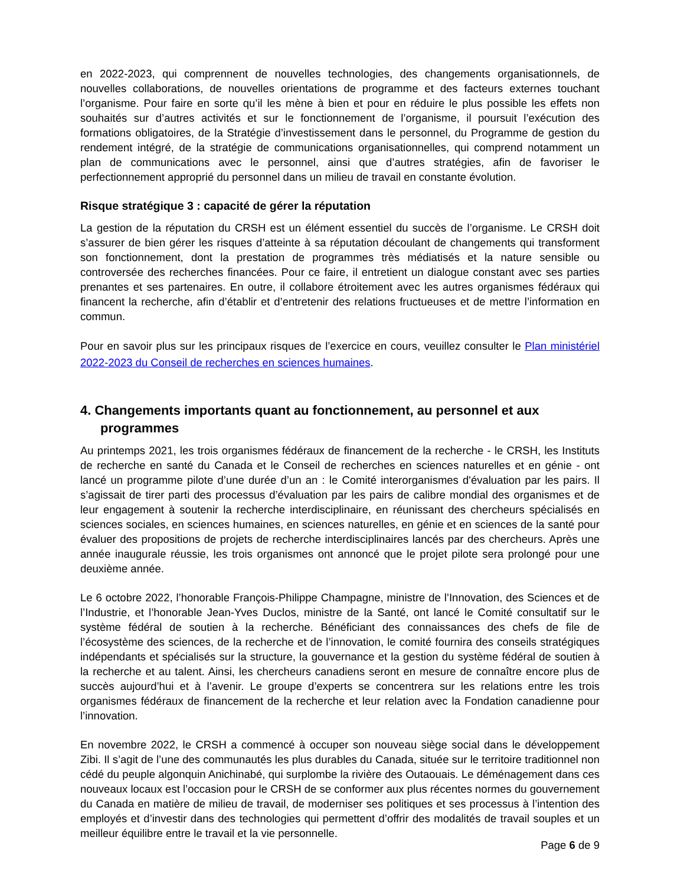en 2022-2023, qui comprennent de nouvelles technologies, des changements organisationnels, de nouvelles collaborations, de nouvelles orientations de programme et des facteurs externes touchant l’organisme. Pour faire en sorte qu’il les mène à bien et pour en réduire le plus possible les effets non souhaités sur d’autres activités et sur le fonctionnement de l’organisme, il poursuit l’exécution des formations obligatoires, de la Stratégie d’investissement dans le personnel, du Programme de gestion du rendement intégré, de la stratégie de communications organisationnelles, qui comprend notamment un plan de communications avec le personnel, ainsi que d’autres stratégies, afin de favoriser le perfectionnement approprié du personnel dans un milieu de travail en constante évolution.
Risque stratégique 3 : capacité de gérer la réputation
La gestion de la réputation du CRSH est un élément essentiel du succès de l’organisme. Le CRSH doit s’assurer de bien gérer les risques d’atteinte à sa réputation découlant de changements qui transforment son fonctionnement, dont la prestation de programmes très médiatisés et la nature sensible ou controversée des recherches financées. Pour ce faire, il entretient un dialogue constant avec ses parties prenantes et ses partenaires. En outre, il collabore étroitement avec les autres organismes fédéraux qui financent la recherche, afin d’établir et d’entretenir des relations fructueuses et de mettre l’information en commun.
Pour en savoir plus sur les principaux risques de l’exercice en cours, veuillez consulter le Plan ministériel 2022-2023 du Conseil de recherches en sciences humaines.
4. Changements importants quant au fonctionnement, au personnel et aux programmes
Au printemps 2021, les trois organismes fédéraux de financement de la recherche - le CRSH, les Instituts de recherche en santé du Canada et le Conseil de recherches en sciences naturelles et en génie - ont lancé un programme pilote d’une durée d’un an : le Comité interorganismes d'évaluation par les pairs. Il s’agissait de tirer parti des processus d’évaluation par les pairs de calibre mondial des organismes et de leur engagement à soutenir la recherche interdisciplinaire, en réunissant des chercheurs spécialisés en sciences sociales, en sciences humaines, en sciences naturelles, en génie et en sciences de la santé pour évaluer des propositions de projets de recherche interdisciplinaires lancés par des chercheurs. Après une année inaugurale réussie, les trois organismes ont annoncé que le projet pilote sera prolongé pour une deuxième année.
Le 6 octobre 2022, l’honorable François-Philippe Champagne, ministre de l’Innovation, des Sciences et de l’Industrie, et l’honorable Jean-Yves Duclos, ministre de la Santé, ont lancé le Comité consultatif sur le système fédéral de soutien à la recherche. Bénéficiant des connaissances des chefs de file de l’écosystème des sciences, de la recherche et de l’innovation, le comité fournira des conseils stratégiques indépendants et spécialisés sur la structure, la gouvernance et la gestion du système fédéral de soutien à la recherche et au talent. Ainsi, les chercheurs canadiens seront en mesure de connaître encore plus de succès aujourd’hui et à l’avenir. Le groupe d’experts se concentrera sur les relations entre les trois organismes fédéraux de financement de la recherche et leur relation avec la Fondation canadienne pour l’innovation.
En novembre 2022, le CRSH a commencé à occuper son nouveau siège social dans le développement Zibi. Il s’agit de l’une des communautés les plus durables du Canada, située sur le territoire traditionnel non cédé du peuple algonquin Anichinabé, qui surplombe la rivière des Outaouais. Le déménagement dans ces nouveaux locaux est l’occasion pour le CRSH de se conformer aux plus récentes normes du gouvernement du Canada en matière de milieu de travail, de moderniser ses politiques et ses processus à l’intention des employés et d’investir dans des technologies qui permettent d’offrir des modalités de travail souples et un meilleur équilibre entre le travail et la vie personnelle.
Page 6 de 9